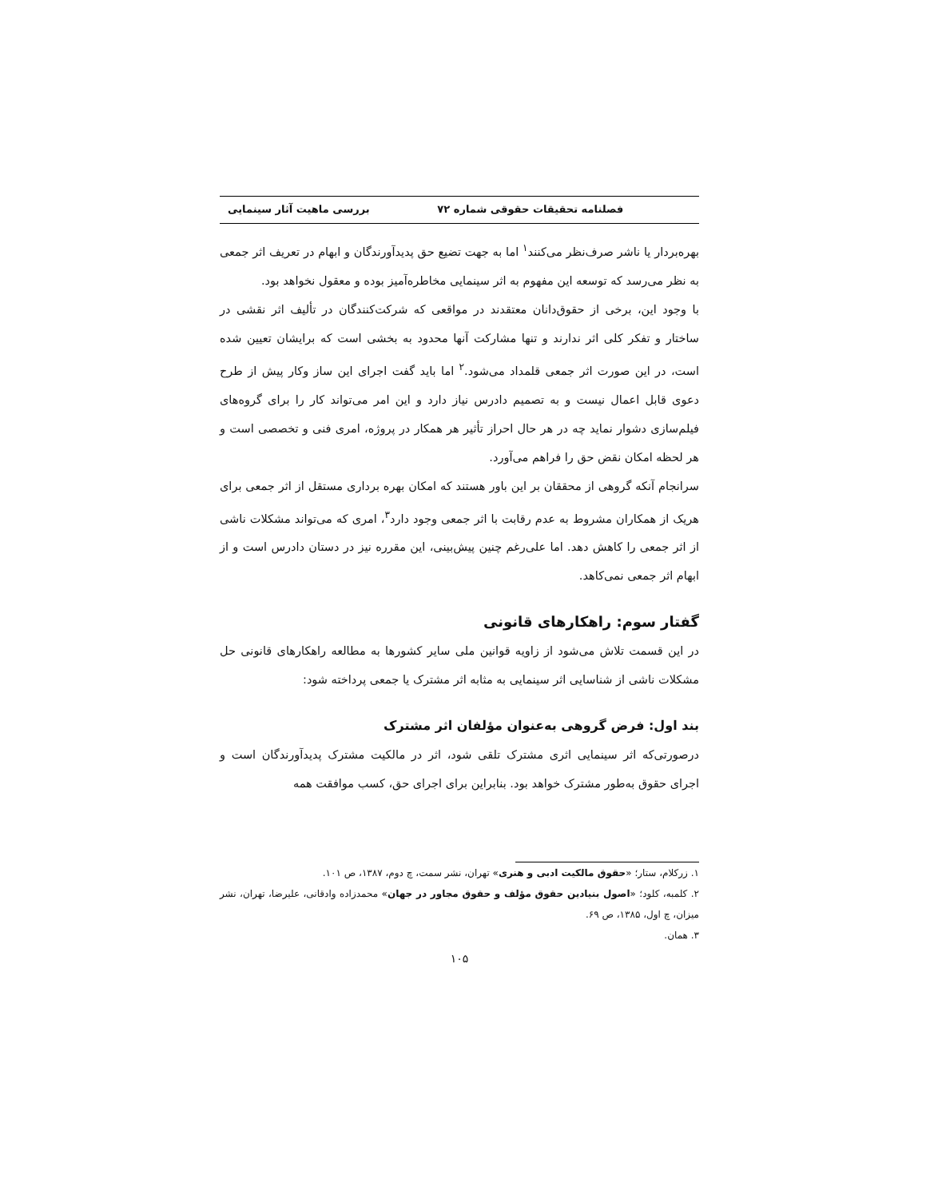فصلنامه تحقیقات حقوقی شماره ۷۲ بررسی ماهیت آثار سینمایی
بهره‌بردار یا ناشر صرف‌نظر می‌کنند<sup>۱</sup> اما به جهت تضیع حق پدیدآورندگان و ابهام در تعریف اثر جمعی به نظر می‌رسد که توسعه این مفهوم به اثر سینمایی مخاطره‌آمیز بوده و معقول نخواهد بود.
با وجود این، برخی از حقوق‌دانان معتقدند در مواقعی که شرکت‌کنندگان در تألیف اثر نقشی در ساختار و تفکر کلی اثر ندارند و تنها مشارکت آنها محدود به بخشی است که برایشان تعیین شده است، در این صورت اثر جمعی قلمداد می‌شود.<sup>۲</sup> اما باید گفت اجرای این ساز وکار پیش از طرح دعوی قابل اعمال نیست و به تصمیم دادرس نیاز دارد و این امر می‌تواند کار را برای گروه‌های فیلم‌سازی دشوار نماید چه در هر حال احراز تأثیر هر همکار در پروژه، امری فنی و تخصصی است و هر لحظه امکان نقض حق را فراهم می‌آورد.
سرانجام آنکه گروهی از محققان بر این باور هستند که امکان بهره برداری مستقل از اثر جمعی برای هریک از همکاران مشروط به عدم رقابت با اثر جمعی وجود دارد<sup>۳</sup>، امری که می‌تواند مشکلات ناشی از اثر جمعی را کاهش دهد. اما علی‌رغم چنین پیش‌بینی، این مقرره نیز در دستان دادرس است و از ابهام اثر جمعی نمی‌کاهد.
گفتار سوم: راهکارهای قانونی
در این قسمت تلاش می‌شود از زاویه قوانین ملی سایر کشورها به مطالعه راهکارهای قانونی حل مشکلات ناشی از شناسایی اثر سینمایی به مثابه اثر مشترک یا جمعی پرداخته شود:
بند اول: فرض گروهی به‌عنوان مؤلفان اثر مشترک
درصورتی‌که اثر سینمایی اثری مشترک تلقی شود، اثر در مالکیت مشترک پدیدآورندگان است و اجرای حقوق به‌طور مشترک خواهد بود. بنابراین برای اجرای حق، کسب موافقت همه
۱. زرکلام، ستار؛ «حقوق مالکیت ادبی و هنری» تهران، نشر سمت، چ دوم، ۱۳۸۷، ص ۱۰۱.
۲. کلمبه، کلود؛ «اصول بنیادین حقوق مؤلف و حقوق مجاور در جهان» محمدزاده وادقانی، علیرضا، تهران، نشر میزان، چ اول، ۱۳۸۵، ص ۶۹.
۳. همان.
۱۰۵